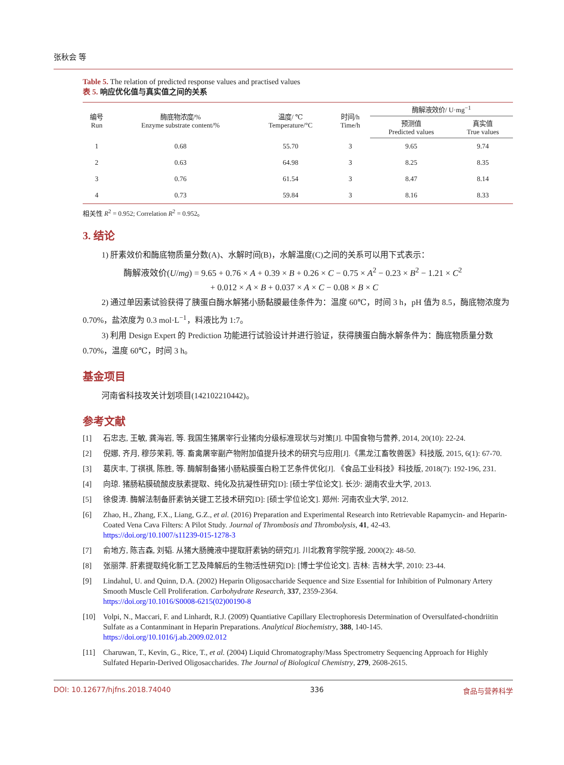张秋会 等
Table 5. The relation of predicted response values and practised values
表 5. 响应优化值与真实值之间的关系
| 编号 Run | 酶底物浓度/% Enzyme substrate content/% | 温度/ ℃ Temperature/°C | 时间/h Time/h | 酶解液效价/ U·mg<sup>−1</sup> | |
| --- | --- | --- | --- | --- | --- |
| | | | | 预测值 Predicted values | 真实值 True values |
| 1 | 0.68 | 55.70 | 3 | 9.65 | 9.74 |
| 2 | 0.63 | 64.98 | 3 | 8.25 | 8.35 |
| 3 | 0.76 | 61.54 | 3 | 8.47 | 8.14 |
| 4 | 0.73 | 59.84 | 3 | 8.16 | 8.33 |
相关性 R<sup>2</sup> = 0.952; Correlation R<sup>2</sup> = 0.952。
3. 结论
1) 肝素效价和酶底物质量分数(A)、水解时间(B)，水解温度(C)之间的关系可以用下式表示：
酶解液效价(U/mg) = 9.65 + 0.76 × A + 0.39 × B + 0.26 × C − 0.75 × A<sup>2</sup> − 0.23 × B<sup>2</sup> − 1.21 × C<sup>2</sup>
+ 0.012 × A × B + 0.037 × A × C − 0.08 × B × C
2) 通过单因素试验获得了胰蛋白酶水解猪小肠黏膜最佳条件为：温度 60℃，时间 3 h，pH 值为 8.5，酶底物浓度为 0.70%，盐浓度为 0.3 mol·L<sup>−1</sup>，料液比为 1:7。
3) 利用 Design Expert 的 Prediction 功能进行试验设计并进行验证，获得胰蛋白酶水解条件为：酶底物质量分数 0.70%，温度 60℃，时间 3 h。
基金项目
河南省科技攻关计划项目(142102210442)。
参考文献
[1] 石忠志, 王敏, 龚海岩, 等. 我国生猪屠宰行业猪肉分级标准现状与对策[J]. 中国食物与营养, 2014, 20(10): 22-24.
[2] 倪娜, 齐月, 穆莎茉莉, 等. 畜禽屠宰副产物附加值提升技术的研究与应用[J].《黑龙江畜牧兽医》科技版, 2015, 6(1): 67-70.
[3] 葛庆丰, 丁祺祺, 陈胜, 等. 酶解制备猪小肠粘膜蛋白粉工艺条件优化[J]. 《食品工业科技》科技版, 2018(7): 192-196, 231.
[4] 向琼. 猪肠粘膜硫酸皮肤素提取、纯化及抗凝性研究[D]: [硕士学位论文]. 长沙: 湖南农业大学, 2013.
[5] 徐俊涛. 酶解法制备肝素钠关键工艺技术研究[D]: [硕士学位论文]. 郑州: 河南农业大学, 2012.
[6] Zhao, H., Zhang, F.X., Liang, G.Z., et al. (2016) Preparation and Experimental Research into Retrievable Rapamycin- and Heparin-Coated Vena Cava Filters: A Pilot Study. Journal of Thrombosis and Thrombolysis, 41, 42-43.
https://doi.org/10.1007/s11239-015-1278-3
[7] 俞地方, 陈吉森, 刘韬. 从猪大肠腌液中提取肝素钠的研究[J]. 川北教育学院学报, 2000(2): 48-50.
[8] 张丽萍. 肝素提取纯化新工艺及降解后的生物活性研究[D]: [博士学位论文]. 吉林: 吉林大学, 2010: 23-44.
[9] Lindahul, U. and Quinn, D.A. (2002) Heparin Oligosaccharide Sequence and Size Essential for Inhibition of Pulmonary Artery Smooth Muscle Cell Proliferation. Carbohydrate Research, 337, 2359-2364.
https://doi.org/10.1016/S0008-6215(02)00190-8
[10] Volpi, N., Maccari, F. and Linhardt, R.J. (2009) Quantiative Capillary Electrophoresis Determination of Oversulfated-chondriitin Sulfate as a Contanminant in Heparin Preparations. Analytical Biochemistry, 388, 140-145.
https://doi.org/10.1016/j.ab.2009.02.012
[11] Charuwan, T., Kevin, G., Rice, T., et al. (2004) Liquid Chromatography/Mass Spectrometry Sequencing Approach for Highly Sulfated Heparin-Derived Oligosaccharides. The Journal of Biological Chemistry, 279, 2608-2615.
DOI: 10.12677/hjfns.2018.74040 336 食品与营养科学